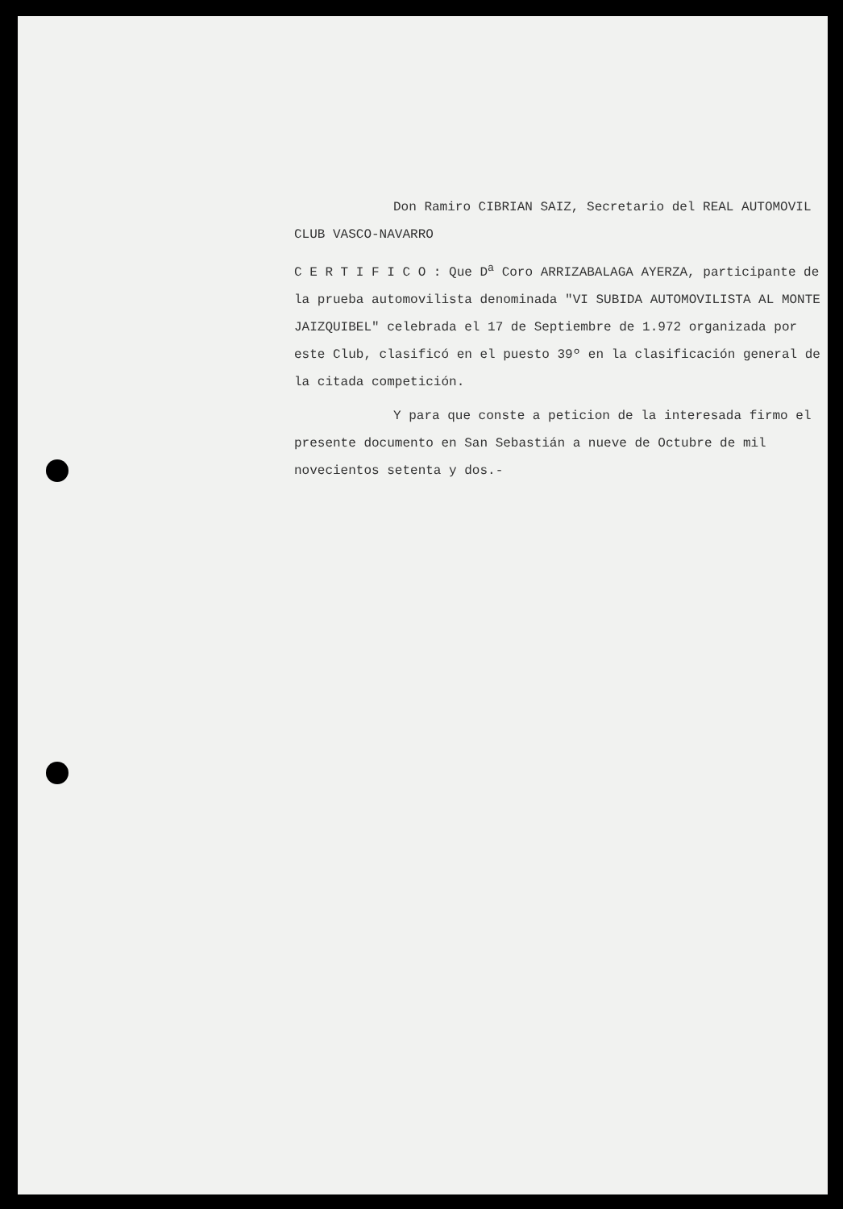Don Ramiro CIBRIAN SAIZ, Secretario del REAL AUTOMOVIL CLUB VASCO-NAVARRO
C E R T I F I C O : Que D<sup>a</sup> Coro ARRIZABALAGA AYERZA, participante de la prueba automovilista denominada "VI SUBIDA AUTOMOVILISTA AL MONTE JAIZQUIBEL" celebrada el 17 de Septiembre de 1.972 organizada por este Club, clasificó en el puesto 39º en la clasificación general de la citada competición.
Y para que conste a peticion de la interesada firmo el presente documento en San Sebastián a nueve de Octubre de mil novecientos setenta y dos.-